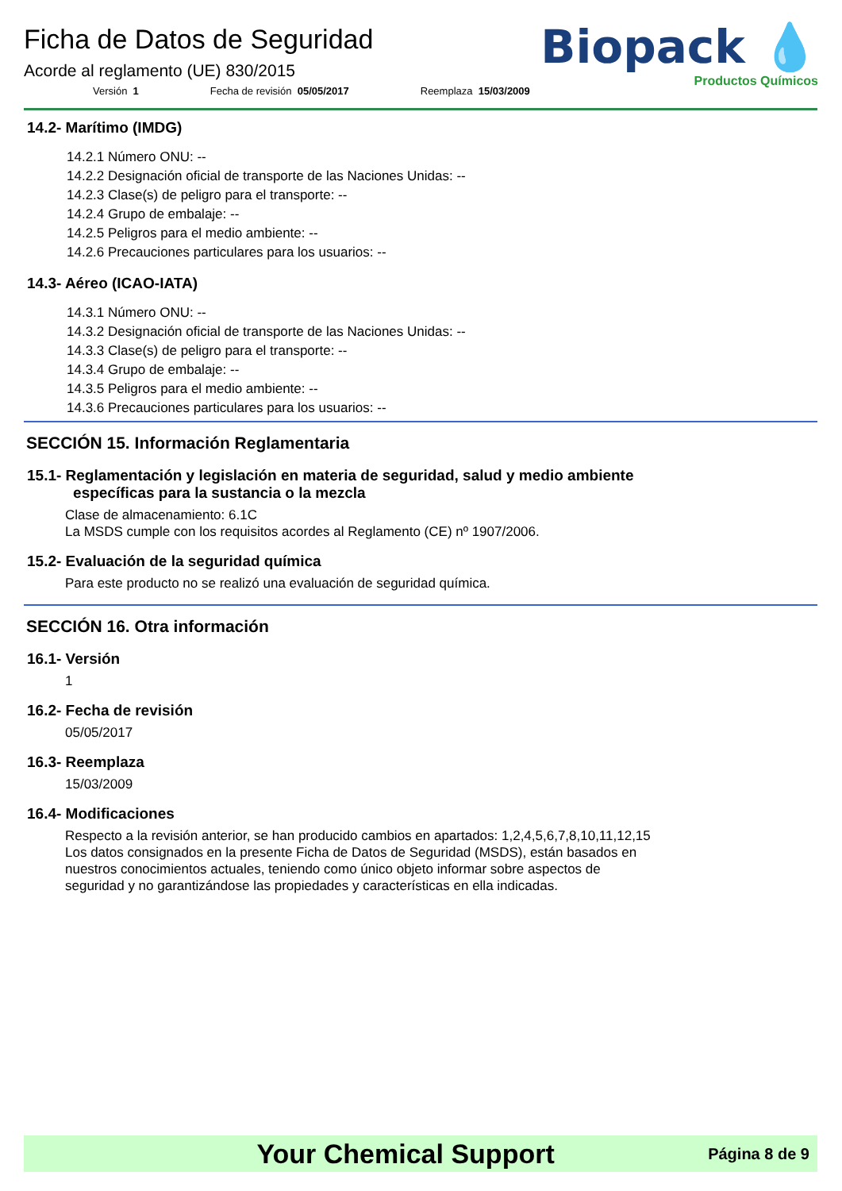Ficha de Datos de Seguridad
Acorde al reglamento (UE) 830/2015
Versión 1 Fecha de revisión 05/05/2017 Reemplaza 15/03/2009
Biopack 💧
Productos Químicos
14.2- Marítimo (IMDG)
14.2.1 Número ONU: --
14.2.2 Designación oficial de transporte de las Naciones Unidas: --
14.2.3 Clase(s) de peligro para el transporte: --
14.2.4 Grupo de embalaje: --
14.2.5 Peligros para el medio ambiente: --
14.2.6 Precauciones particulares para los usuarios: --
14.3- Aéreo (ICAO-IATA)
14.3.1 Número ONU: --
14.3.2 Designación oficial de transporte de las Naciones Unidas: --
14.3.3 Clase(s) de peligro para el transporte: --
14.3.4 Grupo de embalaje: --
14.3.5 Peligros para el medio ambiente: --
14.3.6 Precauciones particulares para los usuarios: --
SECCIÓN 15. Información Reglamentaria
15.1- Reglamentación y legislación en materia de seguridad, salud y medio ambiente
específicas para la sustancia o la mezcla
Clase de almacenamiento: 6.1C
La MSDS cumple con los requisitos acordes al Reglamento (CE) nº 1907/2006.
15.2- Evaluación de la seguridad química
Para este producto no se realizó una evaluación de seguridad química.
SECCIÓN 16. Otra información
16.1- Versión
1
16.2- Fecha de revisión
05/05/2017
16.3- Reemplaza
15/03/2009
16.4- Modificaciones
Respecto a la revisión anterior, se han producido cambios en apartados: 1,2,4,5,6,7,8,10,11,12,15
Los datos consignados en la presente Ficha de Datos de Seguridad (MSDS), están basados en
nuestros conocimientos actuales, teniendo como único objeto informar sobre aspectos de
seguridad y no garantizándose las propiedades y características en ella indicadas.
Your Chemical Support
Página 8 de 9